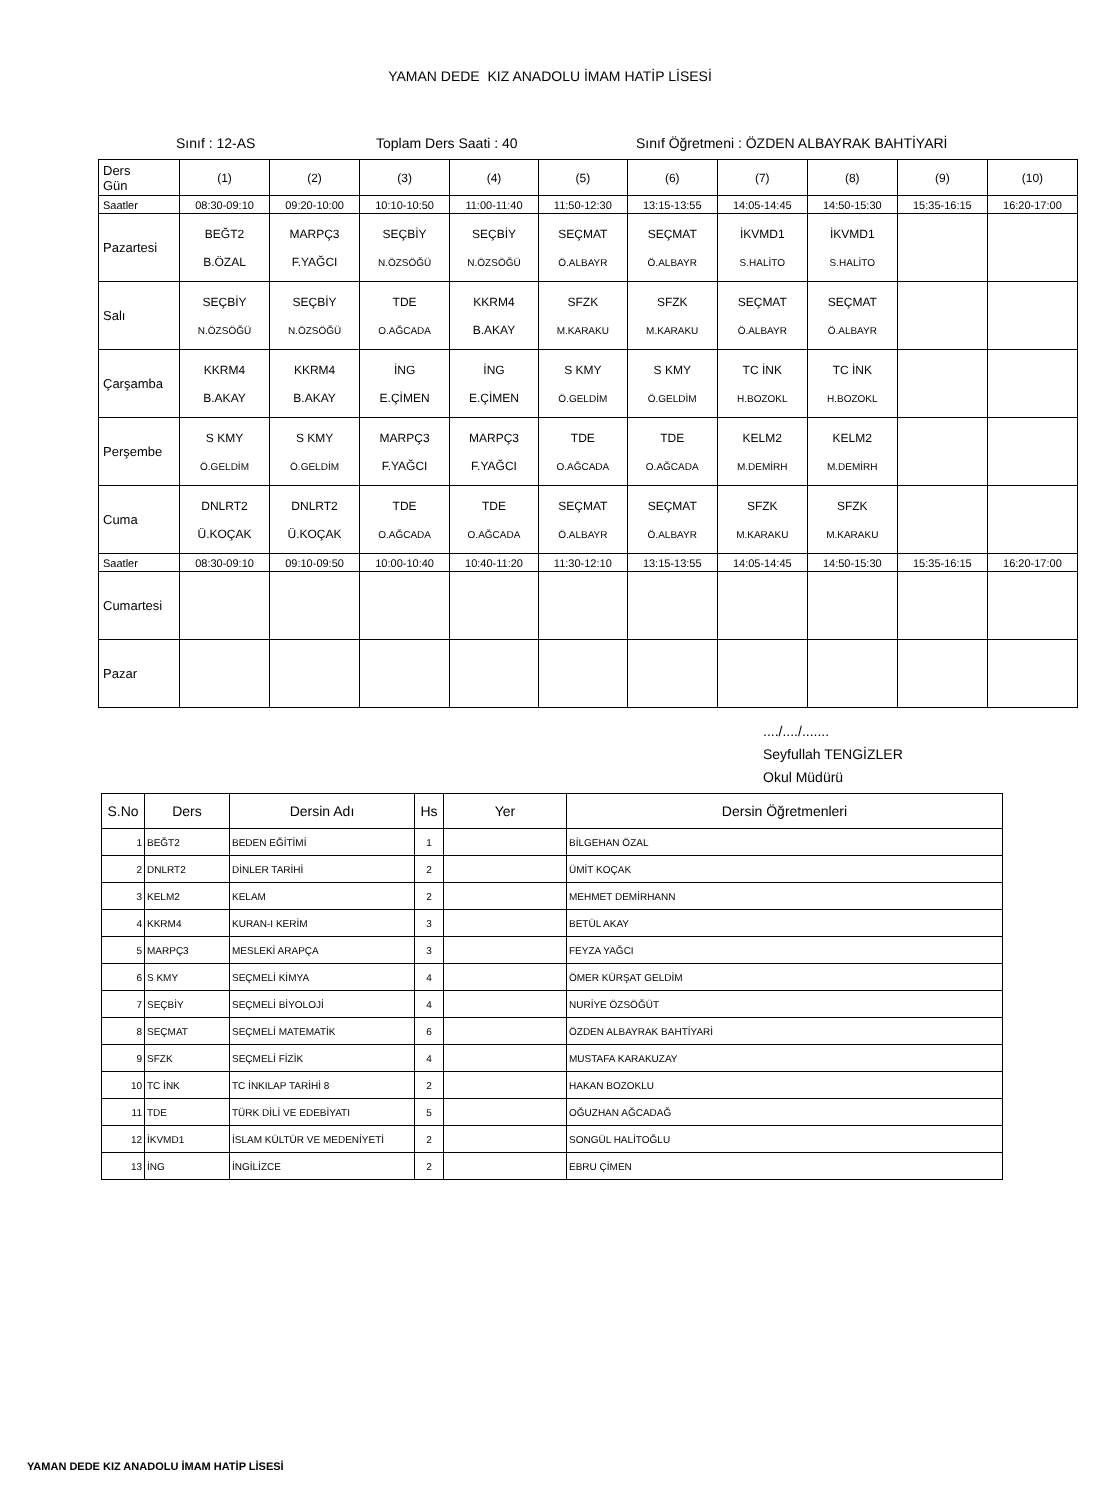YAMAN DEDE KIZ ANADOLU İMAM HATİP LİSESİ
Sınıf : 12-AS Toplam Ders Saati : 40 Sınıf Öğretmeni : ÖZDEN ALBAYRAK BAHTİYARİ
| Ders Gün | (1) | (2) | (3) | (4) | (5) | (6) | (7) | (8) | (9) | (10) |
| Saatler | 08:30-09:10 | 09:20-10:00 | 10:10-10:50 | 11:00-11:40 | 11:50-12:30 | 13:15-13:55 | 14:05-14:45 | 14:50-15:30 | 15:35-16:15 | 16:20-17:00 |
| Pazartesi | BEĞT2 B.ÖZAL | MARPÇ3 F.YAĞCI | SEÇBİY N.ÖZSÖĞÜ | SEÇBİY N.ÖZSÖĞÜ | SEÇMAT Ö.ALBAYR | SEÇMAT Ö.ALBAYR | İKVMD1 S.HALİTO | İKVMD1 S.HALİTO | | |
| Salı | SEÇBİY N.ÖZSÖĞÜ | SEÇBİY N.ÖZSÖĞÜ | TDE O.AĞCADA | KKRM4 B.AKAY | SFZK M.KARAKU | SFZK M.KARAKU | SEÇMAT Ö.ALBAYR | SEÇMAT Ö.ALBAYR | | |
| Çarşamba | KKRM4 B.AKAY | KKRM4 B.AKAY | İNG E.ÇİMEN | İNG E.ÇİMEN | S KMY Ö.GELDİM | S KMY Ö.GELDİM | TC İNK H.BOZOKL | TC İNK H.BOZOKL | | |
| Perşembe | S KMY Ö.GELDİM | S KMY Ö.GELDİM | MARPÇ3 F.YAĞCI | MARPÇ3 F.YAĞCI | TDE O.AĞCADA | TDE O.AĞCADA | KELM2 M.DEMİRH | KELM2 M.DEMİRH | | |
| Cuma | DNLRT2 Ü.KOÇAK | DNLRT2 Ü.KOÇAK | TDE O.AĞCADA | TDE O.AĞCADA | SEÇMAT Ö.ALBAYR | SEÇMAT Ö.ALBAYR | SFZK M.KARAKU | SFZK M.KARAKU | | |
| Saatler | 08:30-09:10 | 09:10-09:50 | 10:00-10:40 | 10:40-11:20 | 11:30-12:10 | 13:15-13:55 | 14:05-14:45 | 14:50-15:30 | 15:35-16:15 | 16:20-17:00 |
| Cumartesi | | | | | | | | | | |
| Pazar | | | | | | | | | | |
..../..../.......
Seyfullah TENGİZLER
Okul Müdürü
| S.No | Ders | Dersin Adı | Hs | Yer | Dersin Öğretmenleri |
| --- | --- | --- | --- | --- | --- |
| 1 | BEĞT2 | BEDEN EĞİTİMİ | 1 | | BİLGEHAN ÖZAL |
| 2 | DNLRT2 | DİNLER TARİHİ | 2 | | ÜMİT KOÇAK |
| 3 | KELM2 | KELAM | 2 | | MEHMET DEMİRHANN |
| 4 | KKRM4 | KURAN-I KERİM | 3 | | BETÜL AKAY |
| 5 | MARPÇ3 | MESLEKİ ARAPÇA | 3 | | FEYZA YAĞCI |
| 6 | S KMY | SEÇMELİ KİMYA | 4 | | ÖMER KÜRŞAT GELDİM |
| 7 | SEÇBİY | SEÇMELİ BİYOLOJİ | 4 | | NURİYE ÖZSÖĞÜT |
| 8 | SEÇMAT | SEÇMELİ MATEMATİK | 6 | | ÖZDEN ALBAYRAK BAHTİYARİ |
| 9 | SFZK | SEÇMELİ FİZİK | 4 | | MUSTAFA KARAKUZAY |
| 10 | TC İNK | TC İNKILAP TARİHİ 8 | 2 | | HAKAN BOZOKLU |
| 11 | TDE | TÜRK DİLİ VE EDEBİYATI | 5 | | OĞUZHAN AĞCADAĞ |
| 12 | İKVMD1 | İSLAM KÜLTÜR VE MEDENİYETİ | 2 | | SONGÜL HALİTOĞLU |
| 13 | İNG | İNGİLİZCE | 2 | | EBRU ÇİMEN |
YAMAN DEDE KIZ ANADOLU İMAM HATİP LİSESİ